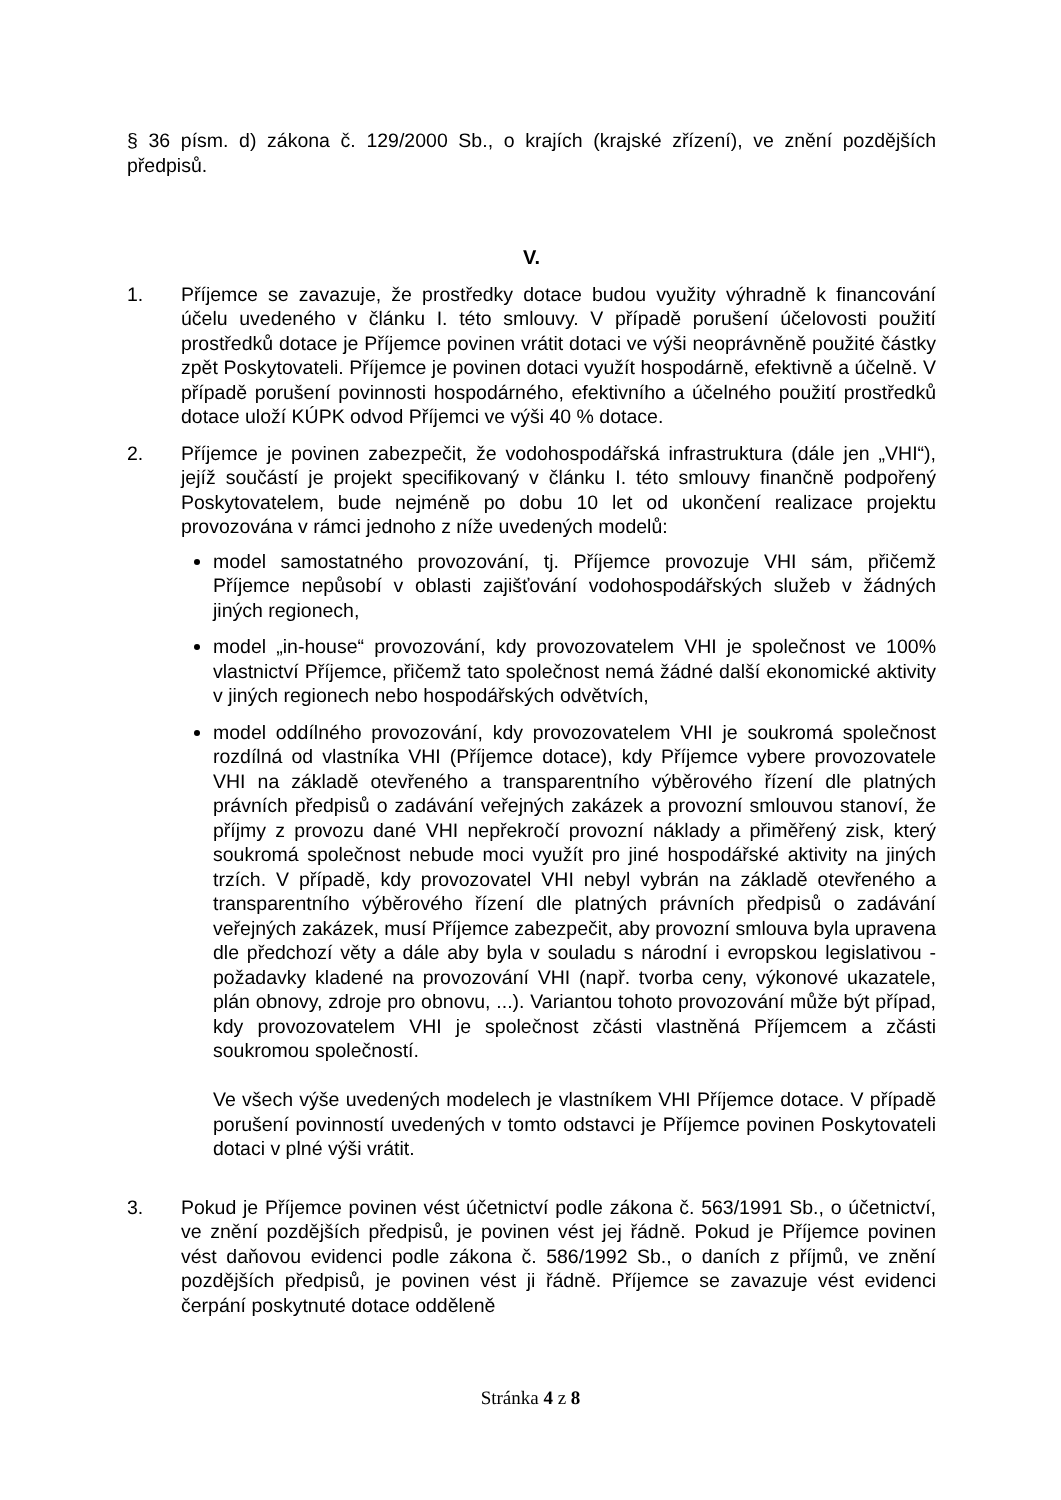§ 36 písm. d) zákona č. 129/2000 Sb., o krajích (krajské zřízení), ve znění pozdějších předpisů.
V.
1. Příjemce se zavazuje, že prostředky dotace budou využity výhradně k financování účelu uvedeného v článku I. této smlouvy. V případě porušení účelovosti použití prostředků dotace je Příjemce povinen vrátit dotaci ve výši neoprávněně použité částky zpět Poskytovateli. Příjemce je povinen dotaci využít hospodárně, efektivně a účelně. V případě porušení povinnosti hospodárného, efektivního a účelného použití prostředků dotace uloží KÚPK odvod Příjemci ve výši 40 % dotace.
2. Příjemce je povinen zabezpečit, že vodohospodářská infrastruktura (dále jen „VHI“), jejíž součástí je projekt specifikovaný v článku I. této smlouvy finančně podpořený Poskytovatelem, bude nejméně po dobu 10 let od ukončení realizace projektu provozována v rámci jednoho z níže uvedených modelů:
model samostatného provozování, tj. Příjemce provozuje VHI sám, přičemž Příjemce nepůsobí v oblasti zajišťování vodohospodářských služeb v žádných jiných regionech,
model „in-house“ provozování, kdy provozovatelem VHI je společnost ve 100% vlastnictví Příjemce, přičemž tato společnost nemá žádné další ekonomické aktivity v jiných regionech nebo hospodářských odvětvích,
model oddílného provozování, kdy provozovatelem VHI je soukromá společnost rozdílná od vlastníka VHI (Příjemce dotace), kdy Příjemce vybere provozovatele VHI na základě otevřeného a transparentního výběrového řízení dle platných právních předpisů o zadávání veřejných zakázek a provozní smlouvou stanoví, že příjmy z provozu dané VHI nepřekročí provozní náklady a přiměřený zisk, který soukromá společnost nebude moci využít pro jiné hospodářské aktivity na jiných trzích. V případě, kdy provozovatel VHI nebyl vybrán na základě otevřeného a transparentního výběrového řízení dle platných právních předpisů o zadávání veřejných zakázek, musí Příjemce zabezpečit, aby provozní smlouva byla upravena dle předchozí věty a dále aby byla v souladu s národní i evropskou legislativou - požadavky kladené na provozování VHI (např. tvorba ceny, výkonové ukazatele, plán obnovy, zdroje pro obnovu, ...). Variantou tohoto provozování může být případ, kdy provozovatelem VHI je společnost zčásti vlastněná Příjemcem a zčásti soukromou společností.
Ve všech výše uvedených modelech je vlastníkem VHI Příjemce dotace. V případě porušení povinností uvedených v tomto odstavci je Příjemce povinen Poskytovateli dotaci v plné výši vrátit.
3. Pokud je Příjemce povinen vést účetnictví podle zákona č. 563/1991 Sb., o účetnictví, ve znění pozdějších předpisů, je povinen vést jej řádně. Pokud je Příjemce povinen vést daňovou evidenci podle zákona č. 586/1992 Sb., o daních z příjmů, ve znění pozdějších předpisů, je povinen vést ji řádně. Příjemce se zavazuje vést evidenci čerpání poskytnuté dotace odděleně
Stránka 4 z 8